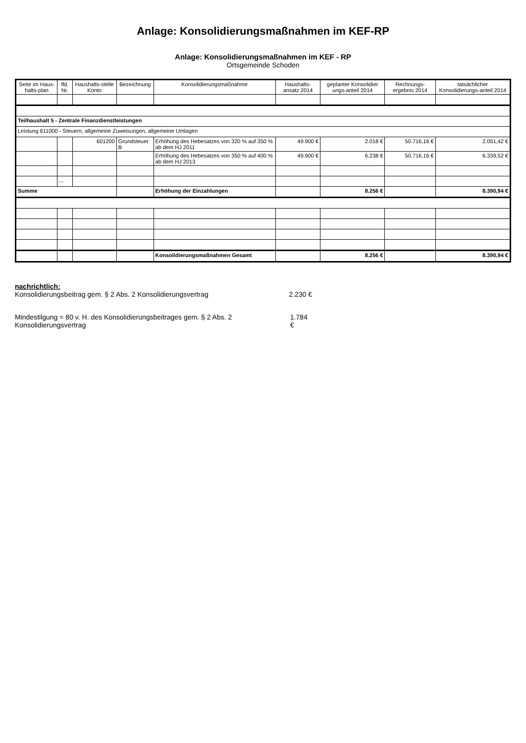Anlage: Konsolidierungsmaßnahmen im KEF-RP
Anlage: Konsolidierungsmaßnahmen im KEF - RP
Ortsgemeinde Schoden
| Seite im Haus-halts-plan | lfd. Nr. | Haushalts-stelle Konto | Bezeichnung | Konsolidierungsmaßnahme | Haushalts-ansatz 2014 | geplanter Konsolidier ungs-anteil 2014 | Rechnungs-ergebnis 2014 | tatsächlicher Konsolidierungs-anteil 2014 |
| --- | --- | --- | --- | --- | --- | --- | --- | --- |
| Teilhaushalt 5 - Zentrale Finanzdienstleistungen | | | | | | | | |
| Leistung 611000 - Steuern, allgemeine Zuweisungen, allgemeine Umlagen | | | | | | | | |
| | | 601200 | Grundsteuer B | Erhöhung des Hebesatzes von 320 % auf 350 % ab dem HJ 2011 | 49.900 € | 2.018 € | 50.716,16 € | 2.051,42 € |
| | | | | Erhöhung des Hebesatzes von 350 % auf 400 % ab dem HJ 2013 | 49.900 € | 6.238 € | 50.716,16 € | 6.339,52 € |
| | ... | | | | | | | |
| Summe | | | | Erhöhung der Einzahlungen | | 8.256 € | | 8.390,94 € |
| | | | | Konsolidierungsmaßnahmen Gesamt | | 8.256 € | | 8.390,94 € |
nachrichtlich:
Konsolidierungsbeitrag gem. § 2 Abs. 2 Konsolidierungsvertrag 2.230 €
Mindestilgung = 80 v. H. des Konsolidierungsbeitrages gem. § 2 Abs. 2 Konsolidierungsvertrag 1.784 €